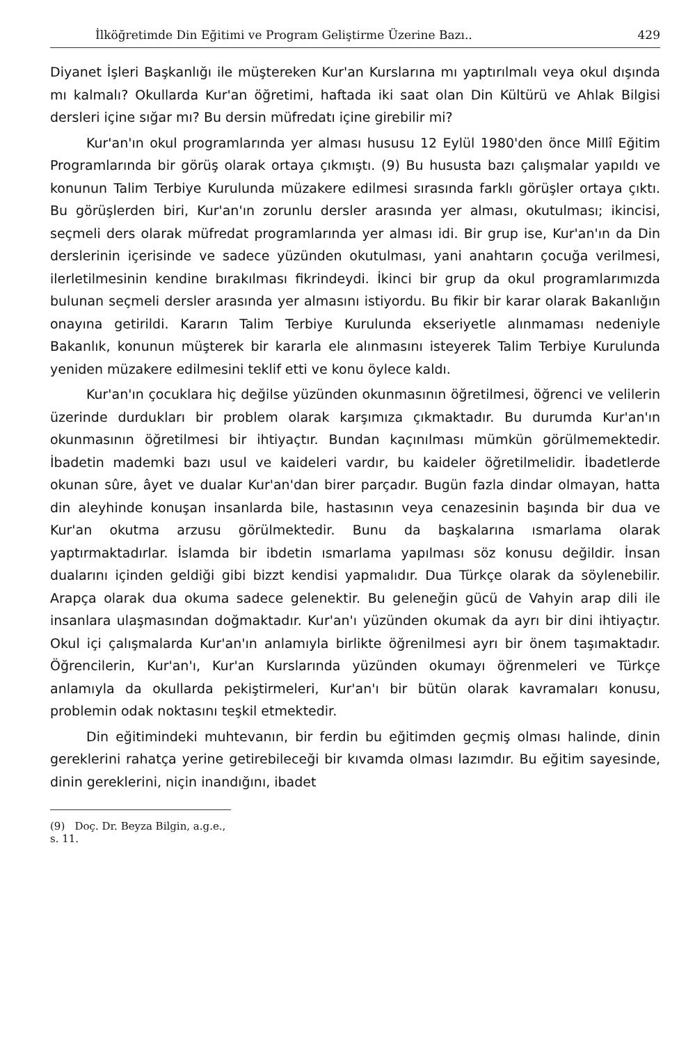İlköğretimde Din Eğitimi ve Program Geliştirme Üzerine Bazı.. 429
Diyanet İşleri Başkanlığı ile müştereken Kur'an Kurslarına mı yaptırılmalı veya okul dışında mı kalmalı? Okullarda Kur'an öğretimi, haftada iki saat olan Din Kültürü ve Ahlak Bilgisi dersleri içine sığar mı? Bu dersin müfredatı içine girebilir mi?
Kur'an'ın okul programlarında yer alması hususu 12 Eylül 1980'den önce Millî Eğitim Programlarında bir görüş olarak ortaya çıkmıştı. (9) Bu hususta bazı çalışmalar yapıldı ve konunun Talim Terbiye Kurulunda müzakere edilmesi sırasında farklı görüşler ortaya çıktı. Bu görüşlerden biri, Kur'an'ın zorunlu dersler arasında yer alması, okutulması; ikincisi, seçmeli ders olarak müfredat programlarında yer alması idi. Bir grup ise, Kur'an'ın da Din derslerinin içerisinde ve sadece yüzünden okutulması, yani anahtarın çocuğa verilmesi, ilerletilmesinin kendine bırakılması fikrindeydi. İkinci bir grup da okul programlarımızda bulunan seçmeli dersler arasında yer almasını istiyordu. Bu fikir bir karar olarak Bakanlığın onayına getirildi. Kararın Talim Terbiye Kurulunda ekseriyetle alınmaması nedeniyle Bakanlık, konunun müşterek bir kararla ele alınmasını isteyerek Talim Terbiye Kurulunda yeniden müzakere edilmesini teklif etti ve konu öylece kaldı.
Kur'an'ın çocuklara hiç değilse yüzünden okunmasının öğretilmesi, öğrenci ve velilerin üzerinde durdukları bir problem olarak karşımıza çıkmaktadır. Bu durumda Kur'an'ın okunmasının öğretilmesi bir ihtiyaçtır. Bundan kaçınılması mümkün görülmemektedir. İbadetin mademki bazı usul ve kaideleri vardır, bu kaideler öğretilmelidir. İbadetlerde okunan sûre, âyet ve dualar Kur'an'dan birer parçadır. Bugün fazla dindar olmayan, hatta din aleyhinde konuşan insanlarda bile, hastasının veya cenazesinin başında bir dua ve Kur'an okutma arzusu görülmektedir. Bunu da başkalarına ısmarlama olarak yaptırmaktadırlar. İslamda bir ibdetin ısmarlama yapılması söz konusu değildir. İnsan dualarını içinden geldiği gibi bizzt kendisi yapmalıdır. Dua Türkçe olarak da söylenebilir. Arapça olarak dua okuma sadece gelenektir. Bu geleneğin gücü de Vahyin arap dili ile insanlara ulaşmasından doğmaktadır. Kur'an'ı yüzünden okumak da ayrı bir dini ihtiyaçtır. Okul içi çalışmalarda Kur'an'ın anlamıyla birlikte öğrenilmesi ayrı bir önem taşımaktadır. Öğrencilerin, Kur'an'ı, Kur'an Kurslarında yüzünden okumayı öğrenmeleri ve Türkçe anlamıyla da okullarda pekiştirmeleri, Kur'an'ı bir bütün olarak kavramaları konusu, problemin odak noktasını teşkil etmektedir.
Din eğitimindeki muhtevanın, bir ferdin bu eğitimden geçmiş olması halinde, dinin gereklerini rahatça yerine getirebileceği bir kıvamda olması lazımdır. Bu eğitim sayesinde, dinin gereklerini, niçin inandığını, ibadet
(9) Doç. Dr. Beyza Bilgin, a.g.e., s. 11.